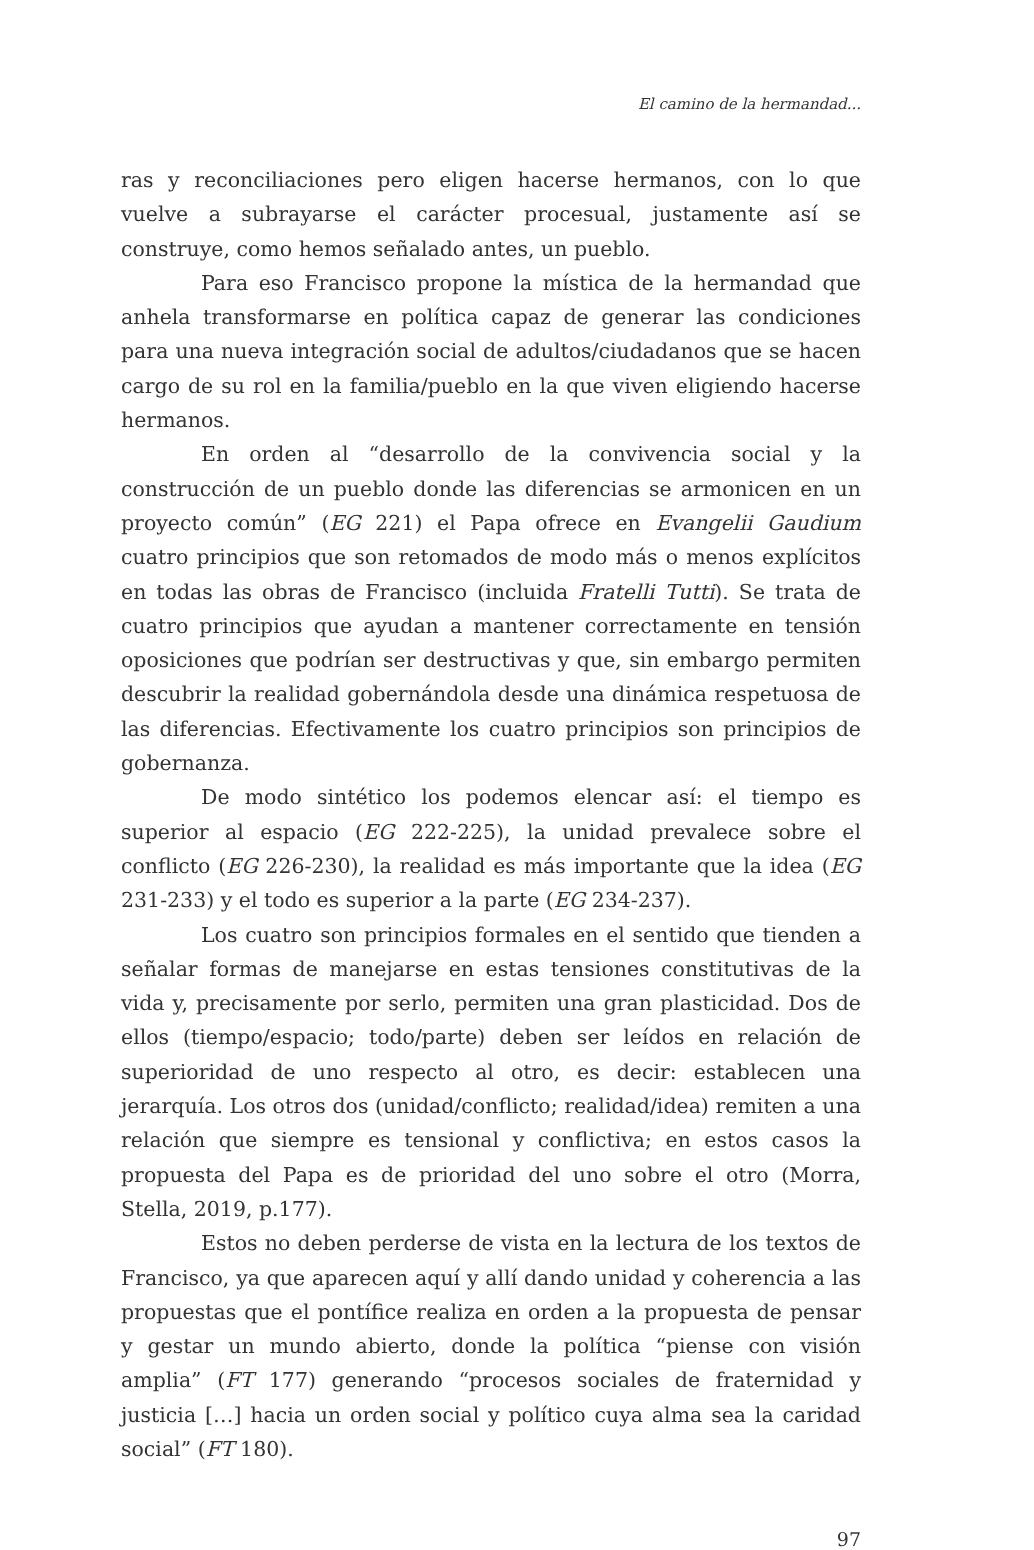El camino de la hermandad...
ras y reconciliaciones pero eligen hacerse hermanos, con lo que vuelve a subrayarse el carácter procesual, justamente así se construye, como hemos señalado antes, un pueblo.
Para eso Francisco propone la mística de la hermandad que anhela transformarse en política capaz de generar las condiciones para una nueva integración social de adultos/ciudadanos que se hacen cargo de su rol en la familia/pueblo en la que viven eligiendo hacerse hermanos.
En orden al “desarrollo de la convivencia social y la construcción de un pueblo donde las diferencias se armonicen en un proyecto común” (EG 221) el Papa ofrece en Evangelii Gaudium cuatro principios que son retomados de modo más o menos explícitos en todas las obras de Francisco (incluida Fratelli Tutti). Se trata de cuatro principios que ayudan a mantener correctamente en tensión oposiciones que podrían ser destructivas y que, sin embargo permiten descubrir la realidad gobernándola desde una dinámica respetuosa de las diferencias. Efectivamente los cuatro principios son principios de gobernanza.
De modo sintético los podemos elencar así: el tiempo es superior al espacio (EG 222-225), la unidad prevalece sobre el conflicto (EG 226-230), la realidad es más importante que la idea (EG 231-233) y el todo es superior a la parte (EG 234-237).
Los cuatro son principios formales en el sentido que tienden a señalar formas de manejarse en estas tensiones constitutivas de la vida y, precisamente por serlo, permiten una gran plasticidad. Dos de ellos (tiempo/espacio; todo/parte) deben ser leídos en relación de superioridad de uno respecto al otro, es decir: establecen una jerarquía. Los otros dos (unidad/conflicto; realidad/idea) remiten a una relación que siempre es tensional y conflictiva; en estos casos la propuesta del Papa es de prioridad del uno sobre el otro (Morra, Stella, 2019, p.177).
Estos no deben perderse de vista en la lectura de los textos de Francisco, ya que aparecen aquí y allí dando unidad y coherencia a las propuestas que el pontífice realiza en orden a la propuesta de pensar y gestar un mundo abierto, donde la política “piense con visión amplia” (FT 177) generando “procesos sociales de fraternidad y justicia […] hacia un orden social y político cuya alma sea la caridad social” (FT 180).
97